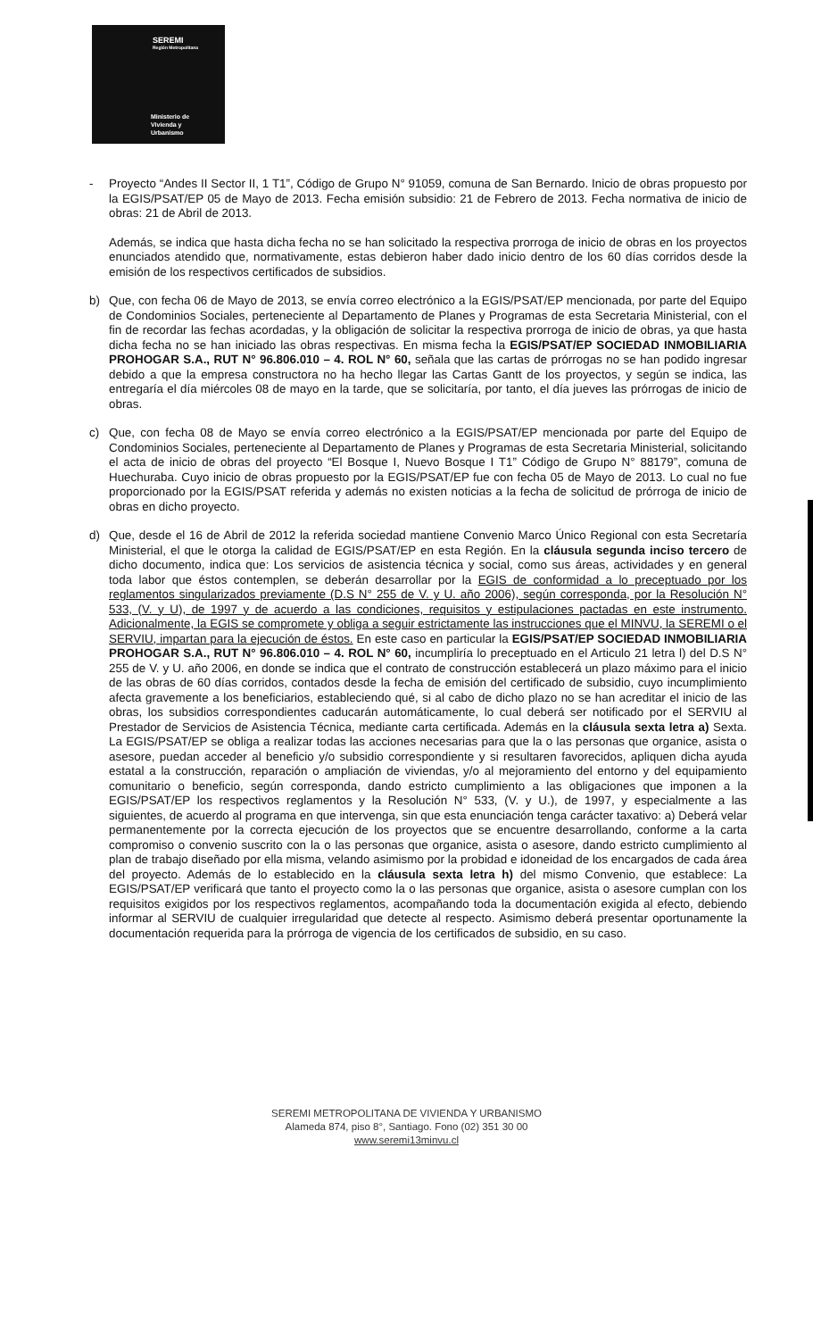SEREMI
Región Metropolitana
Ministerio de
Vivienda y
Urbanismo
- Proyecto “Andes II Sector II, 1 T1”, Código de Grupo N° 91059, comuna de San Bernardo. Inicio de obras propuesto por la EGIS/PSAT/EP 05 de Mayo de 2013. Fecha emisión subsidio: 21 de Febrero de 2013. Fecha normativa de inicio de obras: 21 de Abril de 2013.
Además, se indica que hasta dicha fecha no se han solicitado la respectiva prorroga de inicio de obras en los proyectos enunciados atendido que, normativamente, estas debieron haber dado inicio dentro de los 60 días corridos desde la emisión de los respectivos certificados de subsidios.
b) Que, con fecha 06 de Mayo de 2013, se envía correo electrónico a la EGIS/PSAT/EP mencionada, por parte del Equipo de Condominios Sociales, perteneciente al Departamento de Planes y Programas de esta Secretaria Ministerial, con el fin de recordar las fechas acordadas, y la obligación de solicitar la respectiva prorroga de inicio de obras, ya que hasta dicha fecha no se han iniciado las obras respectivas. En misma fecha la EGIS/PSAT/EP SOCIEDAD INMOBILIARIA PROHOGAR S.A., RUT N° 96.806.010 – 4. ROL N° 60, señala que las cartas de prórrogas no se han podido ingresar debido a que la empresa constructora no ha hecho llegar las Cartas Gantt de los proyectos, y según se indica, las entregaría el día miércoles 08 de mayo en la tarde, que se solicitaría, por tanto, el día jueves las prórrogas de inicio de obras.
c) Que, con fecha 08 de Mayo se envía correo electrónico a la EGIS/PSAT/EP mencionada por parte del Equipo de Condominios Sociales, perteneciente al Departamento de Planes y Programas de esta Secretaria Ministerial, solicitando el acta de inicio de obras del proyecto “El Bosque I, Nuevo Bosque I T1” Código de Grupo N° 88179”, comuna de Huechuraba. Cuyo inicio de obras propuesto por la EGIS/PSAT/EP fue con fecha 05 de Mayo de 2013. Lo cual no fue proporcionado por la EGIS/PSAT referida y además no existen noticias a la fecha de solicitud de prórroga de inicio de obras en dicho proyecto.
d) Que, desde el 16 de Abril de 2012 la referida sociedad mantiene Convenio Marco Único Regional con esta Secretaría Ministerial, el que le otorga la calidad de EGIS/PSAT/EP en esta Región. En la cláusula segunda inciso tercero de dicho documento, indica que: Los servicios de asistencia técnica y social, como sus áreas, actividades y en general toda labor que éstos contemplen, se deberán desarrollar por la EGIS de conformidad a lo preceptuado por los reglamentos singularizados previamente (D.S N° 255 de V. y U. año 2006), según corresponda, por la Resolución N° 533, (V. y U), de 1997 y de acuerdo a las condiciones, requisitos y estipulaciones pactadas en este instrumento. Adicionalmente, la EGIS se compromete y obliga a seguir estrictamente las instrucciones que el MINVU, la SEREMI o el SERVIU, impartan para la ejecución de éstos. En este caso en particular la EGIS/PSAT/EP SOCIEDAD INMOBILIARIA PROHOGAR S.A., RUT N° 96.806.010 – 4. ROL N° 60, incumpliría lo preceptuado en el Articulo 21 letra l) del D.S N° 255 de V. y U. año 2006, en donde se indica que el contrato de construcción establecerá un plazo máximo para el inicio de las obras de 60 días corridos, contados desde la fecha de emisión del certificado de subsidio, cuyo incumplimiento afecta gravemente a los beneficiarios, estableciendo qué, si al cabo de dicho plazo no se han acreditar el inicio de las obras, los subsidios correspondientes caducarán automáticamente, lo cual deberá ser notificado por el SERVIU al Prestador de Servicios de Asistencia Técnica, mediante carta certificada. Además en la cláusula sexta letra a) Sexta. La EGIS/PSAT/EP se obliga a realizar todas las acciones necesarias para que la o las personas que organice, asista o asesore, puedan acceder al beneficio y/o subsidio correspondiente y si resultaren favorecidos, apliquen dicha ayuda estatal a la construcción, reparación o ampliación de viviendas, y/o al mejoramiento del entorno y del equipamiento comunitario o beneficio, según corresponda, dando estricto cumplimiento a las obligaciones que imponen a la EGIS/PSAT/EP los respectivos reglamentos y la Resolución N° 533, (V. y U.), de 1997, y especialmente a las siguientes, de acuerdo al programa en que intervenga, sin que esta enunciación tenga carácter taxativo: a) Deberá velar permanentemente por la correcta ejecución de los proyectos que se encuentre desarrollando, conforme a la carta compromiso o convenio suscrito con la o las personas que organice, asista o asesore, dando estricto cumplimiento al plan de trabajo diseñado por ella misma, velando asimismo por la probidad e idoneidad de los encargados de cada área del proyecto. Además de lo establecido en la cláusula sexta letra h) del mismo Convenio, que establece: La EGIS/PSAT/EP verificará que tanto el proyecto como la o las personas que organice, asista o asesore cumplan con los requisitos exigidos por los respectivos reglamentos, acompañando toda la documentación exigida al efecto, debiendo informar al SERVIU de cualquier irregularidad que detecte al respecto. Asimismo deberá presentar oportunamente la documentación requerida para la prórroga de vigencia de los certificados de subsidio, en su caso.
SEREMI METROPOLITANA DE VIVIENDA Y URBANISMO
Alameda 874, piso 8°, Santiago. Fono (02) 351 30 00
www.seremi13minvu.cl